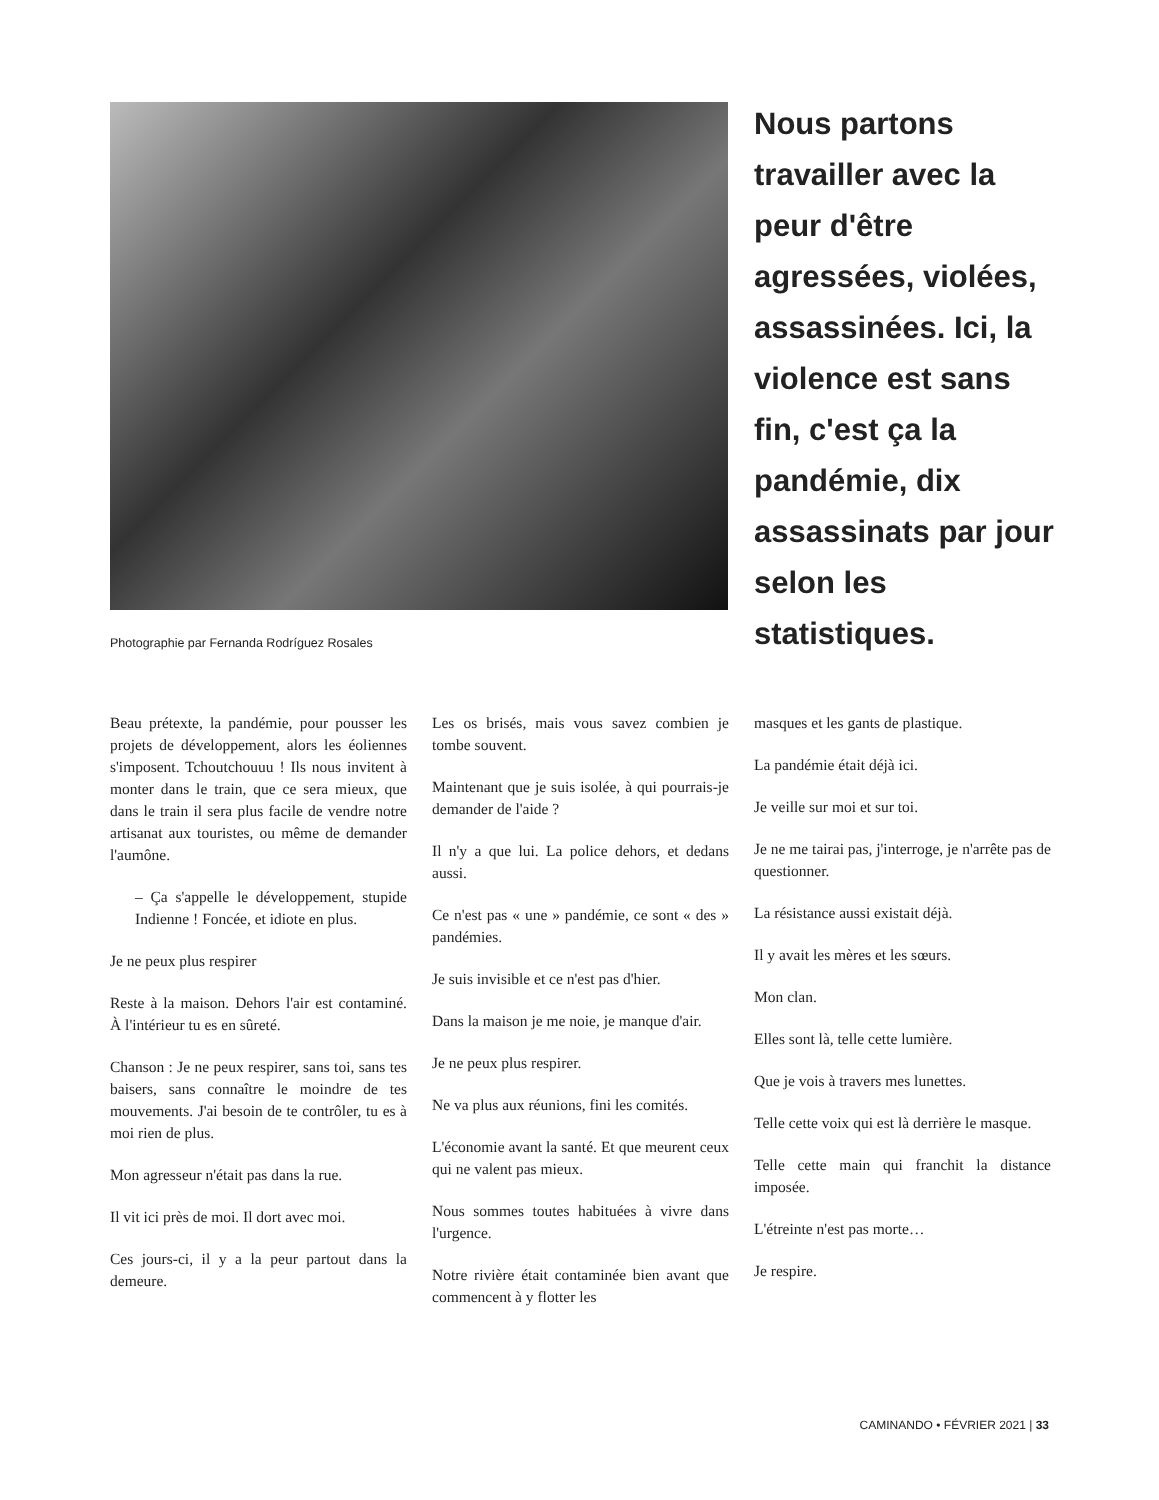Nous partons travailler avec la peur d'être agressées, violées, assassinées. Ici, la violence est sans fin, c'est ça la pandémie, dix assassinats par jour selon les statistiques.
Photographie par Fernanda Rodríguez Rosales
Beau prétexte, la pandémie, pour pousser les projets de développement, alors les éoliennes s'imposent. Tchoutchouuu ! Ils nous invitent à monter dans le train, que ce sera mieux, que dans le train il sera plus facile de vendre notre artisanat aux touristes, ou même de demander l'aumône.
– Ça s'appelle le développement, stupide Indienne ! Foncée, et idiote en plus.
Je ne peux plus respirer
Reste à la maison. Dehors l'air est contaminé. À l'intérieur tu es en sûreté.
Chanson : Je ne peux respirer, sans toi, sans tes baisers, sans connaître le moindre de tes mouvements. J'ai besoin de te contrôler, tu es à moi rien de plus.
Mon agresseur n'était pas dans la rue.
Il vit ici près de moi. Il dort avec moi.
Ces jours-ci, il y a la peur partout dans la demeure.
Les os brisés, mais vous savez combien je tombe souvent.
Maintenant que je suis isolée, à qui pourrais-je demander de l'aide ?
Il n'y a que lui. La police dehors, et dedans aussi.
Ce n'est pas « une » pandémie, ce sont « des » pandémies.
Je suis invisible et ce n'est pas d'hier.
Dans la maison je me noie, je manque d'air.
Je ne peux plus respirer.
Ne va plus aux réunions, fini les comités.
L'économie avant la santé. Et que meurent ceux qui ne valent pas mieux.
Nous sommes toutes habituées à vivre dans l'urgence.
Notre rivière était contaminée bien avant que commencent à y flotter les
masques et les gants de plastique.
La pandémie était déjà ici.
Je veille sur moi et sur toi.
Je ne me tairai pas, j'interroge, je n'arrête pas de questionner.
La résistance aussi existait déjà.
Il y avait les mères et les sœurs.
Mon clan.
Elles sont là, telle cette lumière.
Que je vois à travers mes lunettes.
Telle cette voix qui est là derrière le masque.
Telle cette main qui franchit la distance imposée.
L'étreinte n'est pas morte…
Je respire.
CAMINANDO • FÉVRIER 2021 | 33